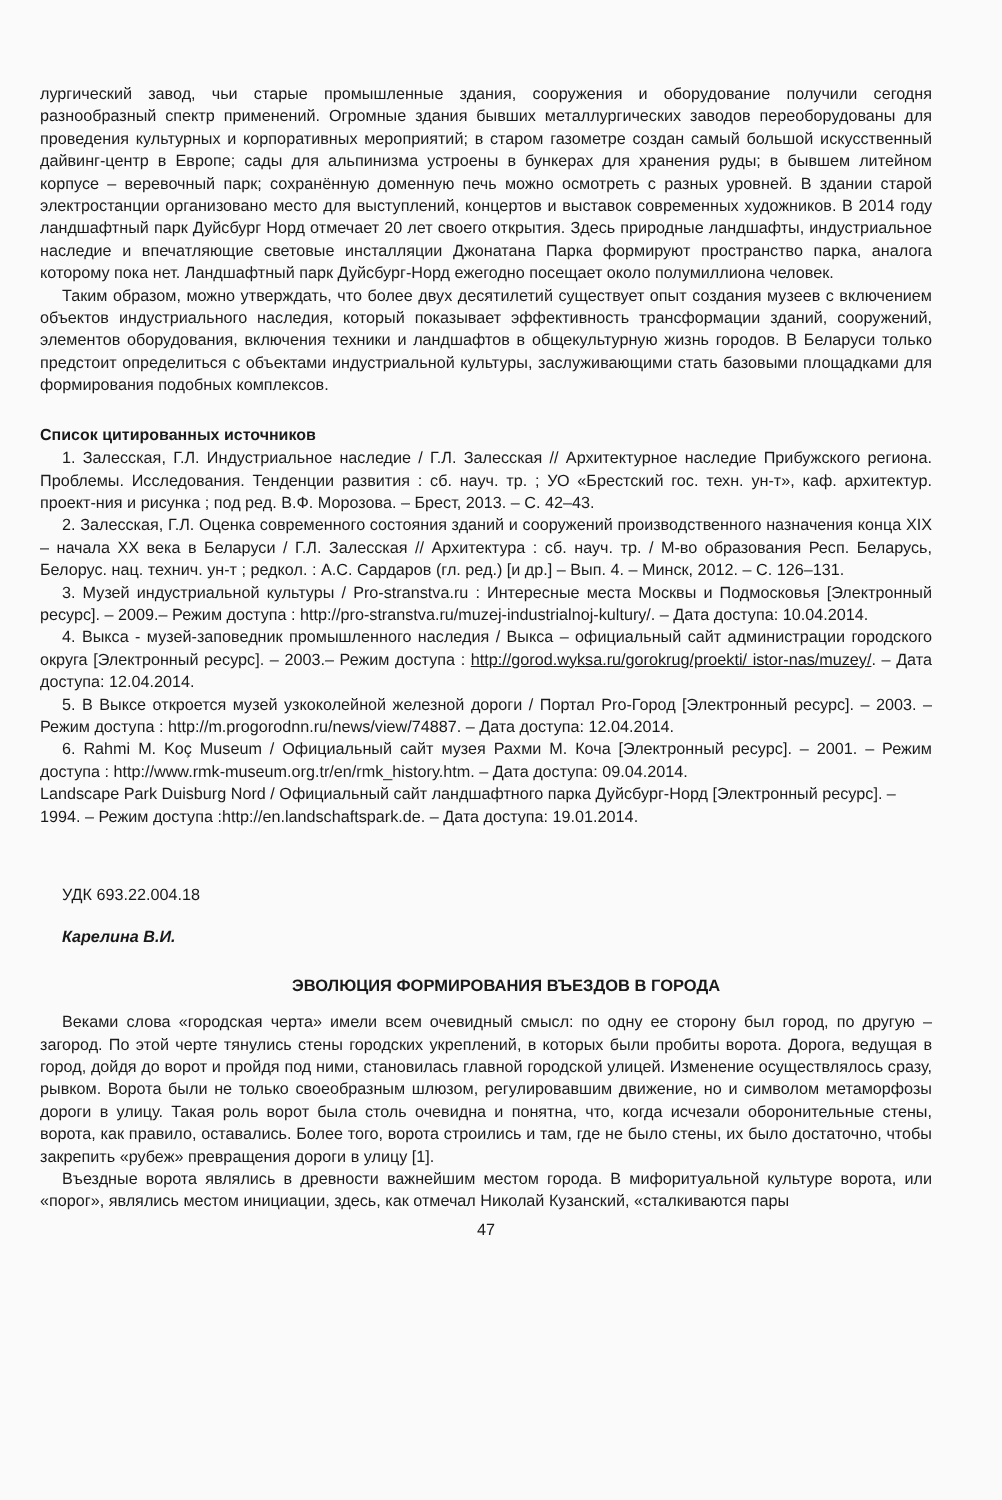лургический завод, чьи старые промышленные здания, сооружения и оборудование получили сегодня разнообразный спектр применений. Огромные здания бывших металлургических заводов переоборудованы для проведения культурных и корпоративных мероприятий; в старом газометре создан самый большой искусственный дайвинг-центр в Европе; сады для альпинизма устроены в бункерах для хранения руды; в бывшем литейном корпусе – веревочный парк; сохранённую доменную печь можно осмотреть с разных уровней. В здании старой электростанции организовано место для выступлений, концертов и выставок современных художников. В 2014 году ландшафтный парк Дуйсбург Норд отмечает 20 лет своего открытия. Здесь природные ландшафты, индустриальное наследие и впечатляющие световые инсталляции Джонатана Парка формируют пространство парка, аналога которому пока нет. Ландшафтный парк Дуйсбург-Норд ежегодно посещает около полумиллиона человек.
Таким образом, можно утверждать, что более двух десятилетий существует опыт создания музеев с включением объектов индустриального наследия, который показывает эффективность трансформации зданий, сооружений, элементов оборудования, включения техники и ландшафтов в общекультурную жизнь городов. В Беларуси только предстоит определиться с объектами индустриальной культуры, заслуживающими стать базовыми площадками для формирования подобных комплексов.
Список цитированных источников
1. Залесская, Г.Л. Индустриальное наследие / Г.Л. Залесская // Архитектурное наследие Прибужского региона. Проблемы. Исследования. Тенденции развития : сб. науч. тр. ; УО «Брестский гос. техн. ун-т», каф. архитектур. проект-ния и рисунка ; под ред. В.Ф. Морозова. – Брест, 2013. – С. 42–43.
2. Залесская, Г.Л. Оценка современного состояния зданий и сооружений производственного назначения конца XIX – начала XX века в Беларуси / Г.Л. Залесская // Архитектура : сб. науч. тр. / М-во образования Респ. Беларусь, Белорус. нац. технич. ун-т ; редкол. : А.С. Сардаров (гл. ред.) [и др.] – Вып. 4. – Минск, 2012. – С. 126–131.
3. Музей индустриальной культуры / Pro-stranstva.ru : Интересные места Москвы и Подмосковья [Электронный ресурс]. – 2009.– Режим доступа : http://pro-stranstva.ru/muzej-industrialnoj-kultury/. – Дата доступа: 10.04.2014.
4. Выкса - музей-заповедник промышленного наследия / Выкса – официальный сайт администрации городского округа [Электронный ресурс]. – 2003.– Режим доступа : http://gorod.wyksa.ru/gorokrug/proekti/ istor-nas/muzey/. – Дата доступа: 12.04.2014.
5. В Выксе откроется музей узкоколейной железной дороги / Портал Pro-Город [Электронный ресурс]. – 2003. – Режим доступа : http://m.progorodnn.ru/news/view/74887. – Дата доступа: 12.04.2014.
6. Rahmi M. Koç Museum / Официальный сайт музея Рахми М. Коча [Электронный ресурс]. – 2001. – Режим доступа : http://www.rmk-museum.org.tr/en/rmk_history.htm. – Дата доступа: 09.04.2014.
Landscape Park Duisburg Nord / Официальный сайт ландшафтного парка Дуйсбург-Норд [Электронный ресурс]. – 1994. – Режим доступа :http://en.landschaftspark.de. – Дата доступа: 19.01.2014.
УДК 693.22.004.18
Карелина В.И.
ЭВОЛЮЦИЯ ФОРМИРОВАНИЯ ВЪЕЗДОВ В ГОРОДА
Веками слова «городская черта» имели всем очевидный смысл: по одну ее сторону был город, по другую – загород. По этой черте тянулись стены городских укреплений, в которых были пробиты ворота. Дорога, ведущая в город, дойдя до ворот и пройдя под ними, становилась главной городской улицей. Изменение осуществлялось сразу, рывком. Ворота были не только своеобразным шлюзом, регулировавшим движение, но и символом метаморфозы дороги в улицу. Такая роль ворот была столь очевидна и понятна, что, когда исчезали оборонительные стены, ворота, как правило, оставались. Более того, ворота строились и там, где не было стены, их было достаточно, чтобы закрепить «рубеж» превращения дороги в улицу [1].
Въездные ворота являлись в древности важнейшим местом города. В мифоритуальной культуре ворота, или «порог», являлись местом инициации, здесь, как отмечал Николай Кузанский, «сталкиваются пары
47